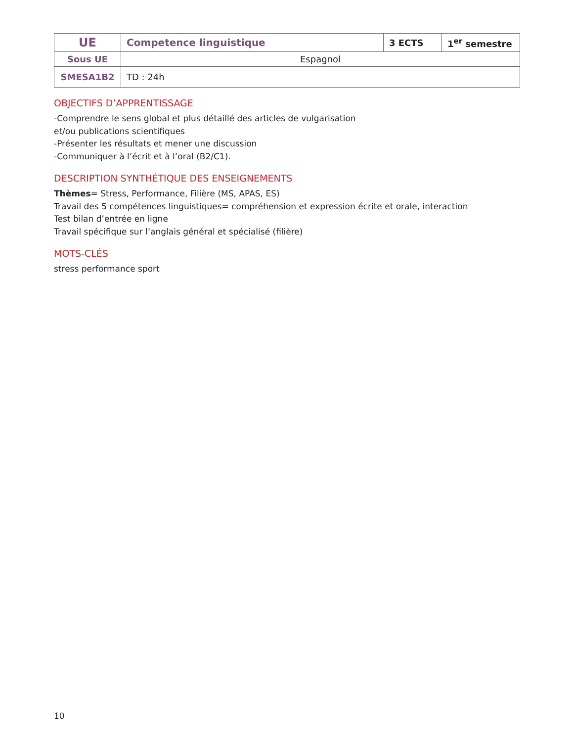| UE | Competence linguistique | 3 ECTS | 1<sup>er</sup> semestre |
| Sous UE | Espagnol | | |
| SMESA1B2 | TD : 24h | | |
OBJECTIFS D’APPRENTISSAGE
-Comprendre le sens global et plus détaillé des articles de vulgarisation
et/ou publications scientifiques
-Présenter les résultats et mener une discussion
-Communiquer à l’écrit et à l’oral (B2/C1).
DESCRIPTION SYNTHÉTIQUE DES ENSEIGNEMENTS
Thèmes= Stress, Performance, Filière (MS, APAS, ES)
Travail des 5 compétences linguistiques= compréhension et expression écrite et orale, interaction
Test bilan d’entrée en ligne
Travail spécifique sur l’anglais général et spécialisé (filière)
MOTS-CLÉS
stress performance sport
10